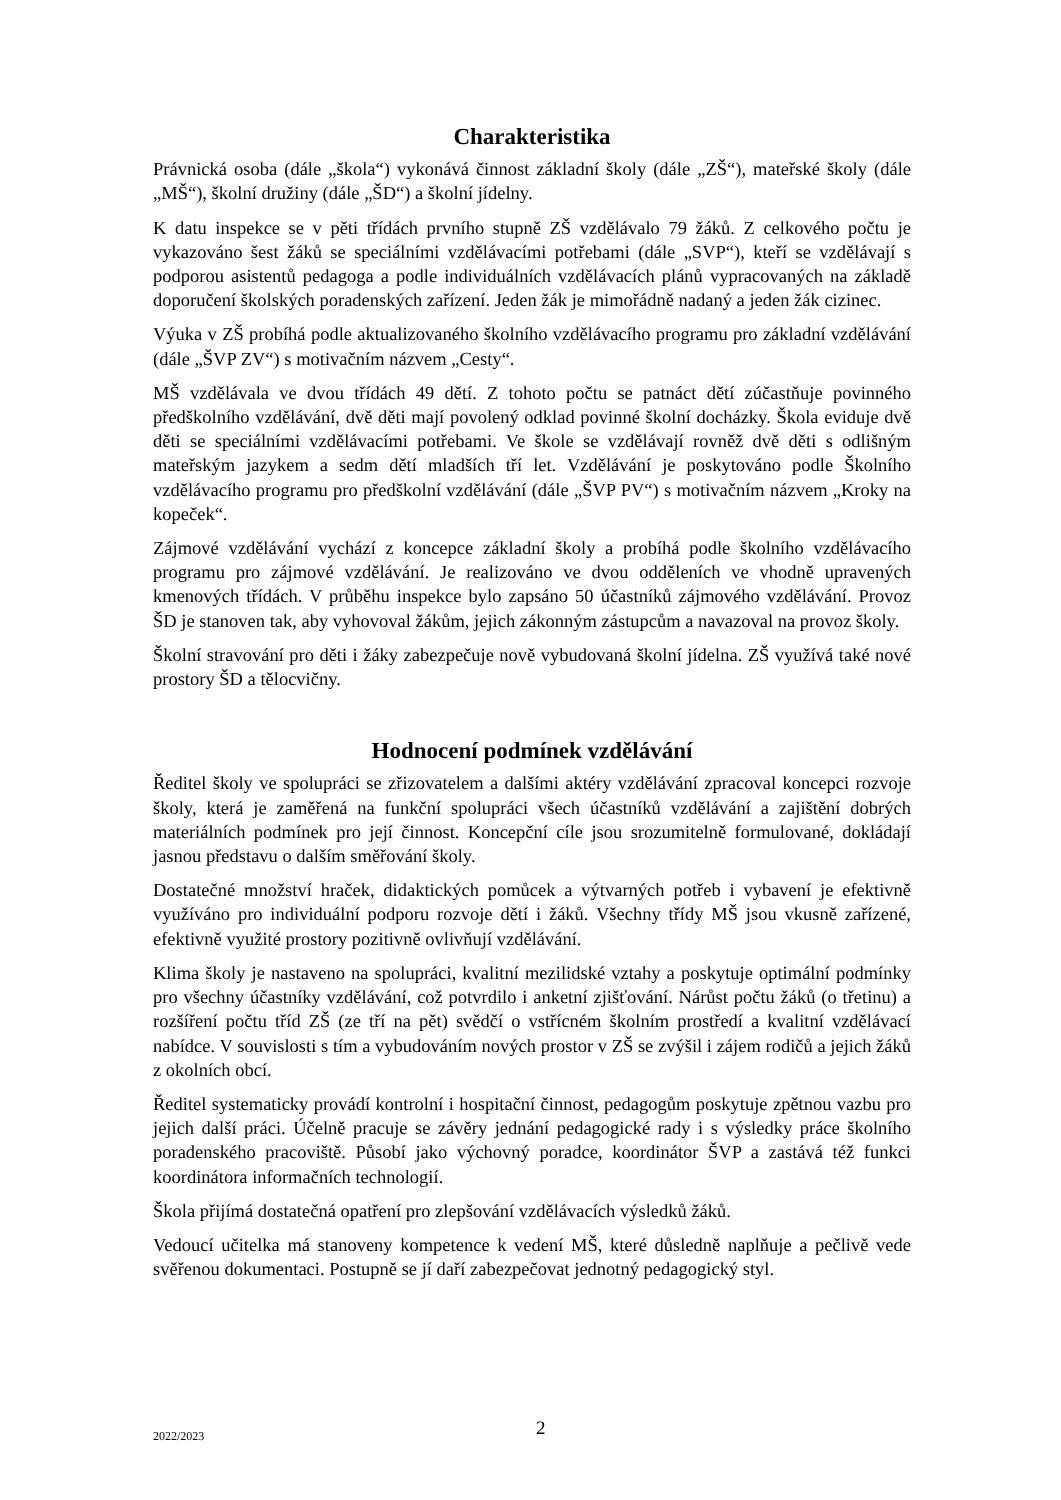Charakteristika
Právnická osoba (dále „škola“) vykonává činnost základní školy (dále „ZŠ“), mateřské školy (dále „MŠ“), školní družiny (dále „ŠD“) a školní jídelny.
K datu inspekce se v pěti třídách prvního stupně ZŠ vzdělávalo 79 žáků. Z celkového počtu je vykazováno šest žáků se speciálními vzdělávacími potřebami (dále „SVP“), kteří se vzdělávají s podporou asistentů pedagoga a podle individuálních vzdělávacích plánů vypracovaných na základě doporučení školských poradenských zařízení. Jeden žák je mimořádně nadaný a jeden žák cizinec.
Výuka v ZŠ probíhá podle aktualizovaného školního vzdělávacího programu pro základní vzdělávání (dále „ŠVP ZV“) s motivačním názvem „Cesty“.
MŠ vzdělávala ve dvou třídách 49 dětí. Z tohoto počtu se patnáct dětí zúčastňuje povinného předškolního vzdělávání, dvě děti mají povolený odklad povinné školní docházky. Škola eviduje dvě děti se speciálními vzdělávacími potřebami. Ve škole se vzdělávají rovněž dvě děti s odlišným mateřským jazykem a sedm dětí mladších tří let. Vzdělávání je poskytováno podle Školního vzdělávacího programu pro předškolní vzdělávání (dále „ŠVP PV“) s motivačním názvem „Kroky na kopeček“.
Zájmové vzdělávání vychází z koncepce základní školy a probíhá podle školního vzdělávacího programu pro zájmové vzdělávání. Je realizováno ve dvou odděleních ve vhodně upravených kmenových třídách. V průběhu inspekce bylo zapsáno 50 účastníků zájmového vzdělávání. Provoz ŠD je stanoven tak, aby vyhovoval žákům, jejich zákonným zástupcům a navazoval na provoz školy.
Školní stravování pro děti i žáky zabezpečuje nově vybudovaná školní jídelna. ZŠ využívá také nové prostory ŠD a tělocvičny.
Hodnocení podmínek vzdělávání
Ředitel školy ve spolupráci se zřizovatelem a dalšími aktéry vzdělávání zpracoval koncepci rozvoje školy, která je zaměřená na funkční spolupráci všech účastníků vzdělávání a zajištění dobrých materiálních podmínek pro její činnost. Koncepční cíle jsou srozumitelně formulované, dokládají jasnou představu o dalším směřování školy.
Dostatečné množství hraček, didaktických pomůcek a výtvarných potřeb i vybavení je efektivně využíváno pro individuální podporu rozvoje dětí i žáků. Všechny třídy MŠ jsou vkusně zařízené, efektivně využité prostory pozitivně ovlivňují vzdělávání.
Klima školy je nastaveno na spolupráci, kvalitní mezilidské vztahy a poskytuje optimální podmínky pro všechny účastníky vzdělávání, což potvrdilo i anketní zjišťování. Nárůst počtu žáků (o třetinu) a rozšíření počtu tříd ZŠ (ze tří na pět) svědčí o vstřícném školním prostředí a kvalitní vzdělávací nabídce. V souvislosti s tím a vybudováním nových prostor v ZŠ se zvýšil i zájem rodičů a jejich žáků z okolních obcí.
Ředitel systematicky provádí kontrolní i hospitační činnost, pedagogům poskytuje zpětnou vazbu pro jejich další práci. Účelně pracuje se závěry jednání pedagogické rady i s výsledky práce školního poradenského pracoviště. Působí jako výchovný poradce, koordinátor ŠVP a zastává též funkci koordinátora informačních technologií.
Škola přijímá dostatečná opatření pro zlepšování vzdělávacích výsledků žáků.
Vedoucí učitelka má stanoveny kompetence k vedení MŠ, které důsledně naplňuje a pečlivě vede svěřenou dokumentaci. Postupně se jí daří zabezpečovat jednotný pedagogický styl.
2022/2023 2